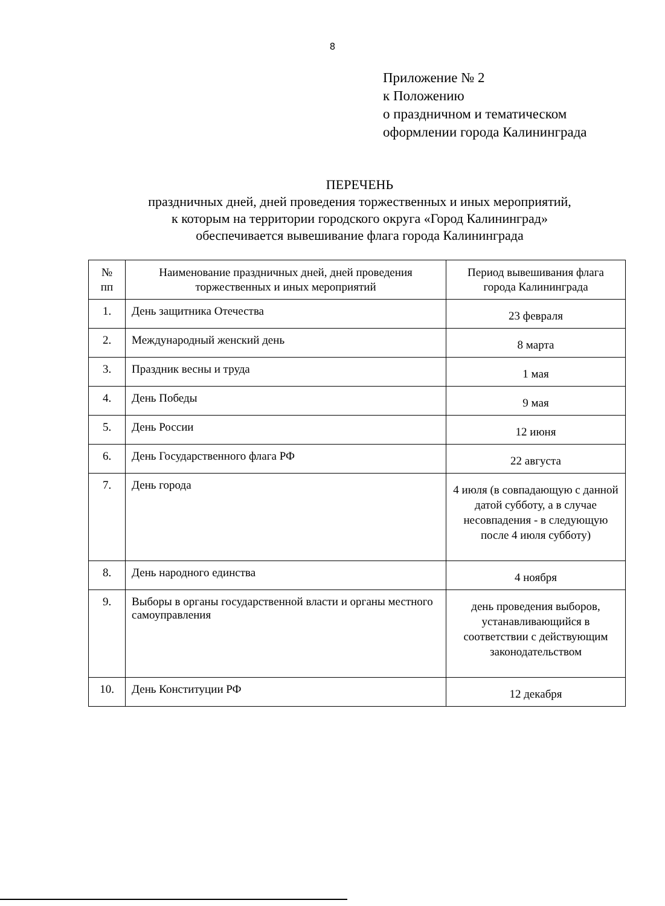8
Приложение № 2
к Положению
о праздничном и тематическом
оформлении города Калининграда
ПЕРЕЧЕНЬ
праздничных дней, дней проведения торжественных и иных мероприятий,
к которым на территории городского округа «Город Калининград»
обеспечивается вывешивание флага города Калининграда
| № пп | Наименование праздничных дней, дней проведения торжественных и иных мероприятий | Период вывешивания флага города Калининграда |
| --- | --- | --- |
| 1. | День защитника Отечества | 23 февраля |
| 2. | Международный женский день | 8 марта |
| 3. | Праздник весны и труда | 1 мая |
| 4. | День Победы | 9 мая |
| 5. | День России | 12 июня |
| 6. | День Государственного флага РФ | 22 августа |
| 7. | День города | 4 июля (в совпадающую с данной датой субботу, а в случае несовпадения - в следующую после 4 июля субботу) |
| 8. | День народного единства | 4 ноября |
| 9. | Выборы в органы государственной власти и органы местного самоуправления | день проведения выборов, устанавливающийся в соответствии с действующим законодательством |
| 10. | День Конституции РФ | 12 декабря |